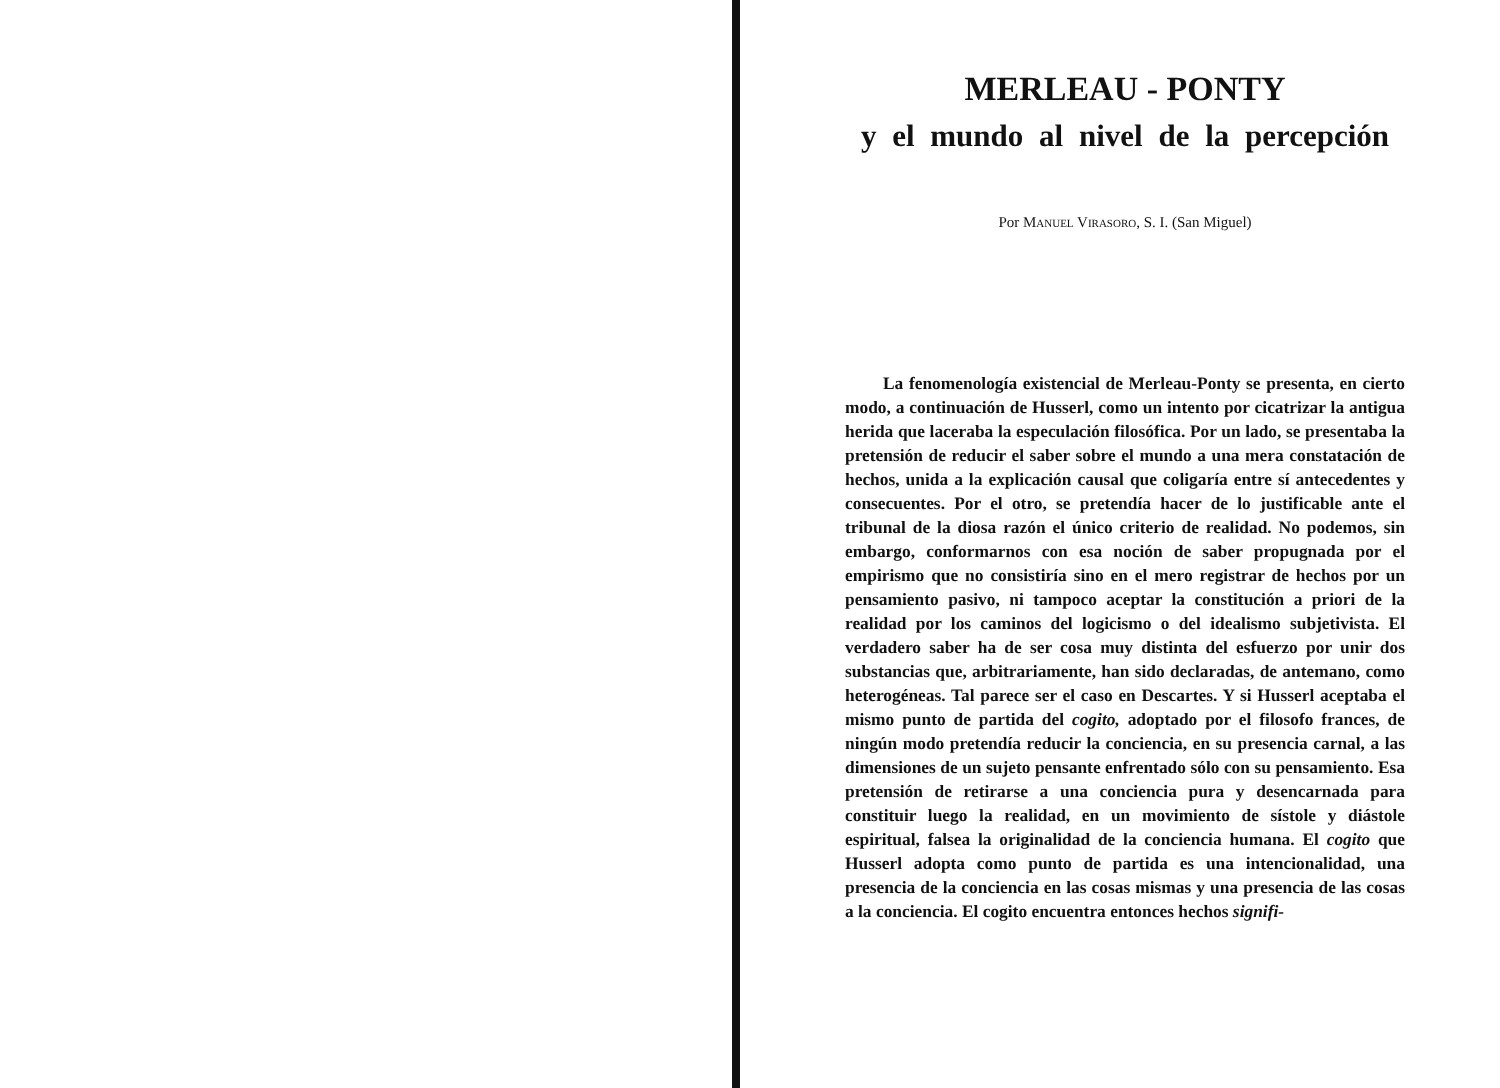MERLEAU - PONTY
y el mundo al nivel de la percepción
Por Manuel Virasoro, S. I. (San Miguel)
La fenomenología existencial de Merleau-Ponty se presenta, en cierto modo, a continuación de Husserl, como un intento por cicatrizar la antigua herida que laceraba la especulación filosófica. Por un lado, se presentaba la pretensión de reducir el saber sobre el mundo a una mera constatación de hechos, unida a la explicación causal que coligaría entre sí antecedentes y consecuentes. Por el otro, se pretendía hacer de lo justificable ante el tribunal de la diosa razón el único criterio de realidad. No podemos, sin embargo, conformarnos con esa noción de saber propugnada por el empirismo que no consistiría sino en el mero registrar de hechos por un pensamiento pasivo, ni tampoco aceptar la constitución a priori de la realidad por los caminos del logicismo o del idealismo subjetivista. El verdadero saber ha de ser cosa muy distinta del esfuerzo por unir dos substancias que, arbitrariamente, han sido declaradas, de antemano, como heterogéneas. Tal parece ser el caso en Descartes. Y si Husserl aceptaba el mismo punto de partida del cogito, adoptado por el filosofo frances, de ningún modo pretendía reducir la conciencia, en su presencia carnal, a las dimensiones de un sujeto pensante enfrentado sólo con su pensamiento. Esa pretensión de retirarse a una conciencia pura y desencarnada para constituir luego la realidad, en un movimiento de sístole y diástole espiritual, falsea la originalidad de la conciencia humana. El cogito que Husserl adopta como punto de partida es una intencionalidad, una presencia de la conciencia en las cosas mismas y una presencia de las cosas a la conciencia. El cogito encuentra entonces hechos signifi-